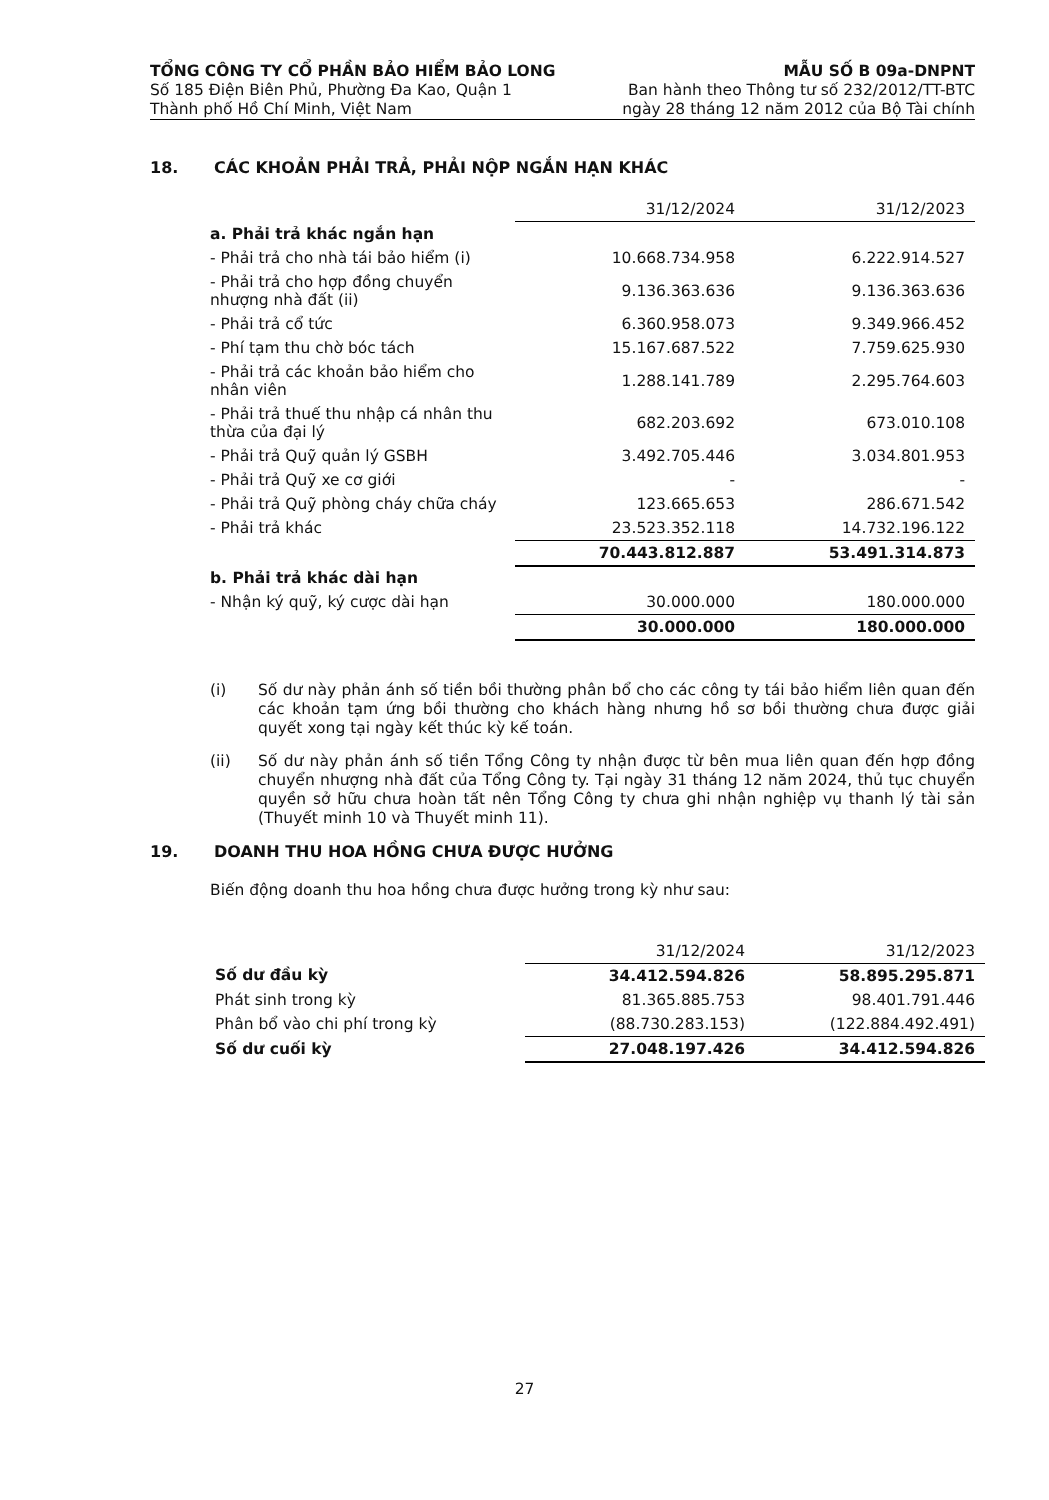TỔNG CÔNG TY CỔ PHẦN BẢO HIỂM BẢO LONG
Số 185 Điện Biên Phủ, Phường Đa Kao, Quận 1
Thành phố Hồ Chí Minh, Việt Nam
MẪU SỐ B 09a-DNPNT
Ban hành theo Thông tư số 232/2012/TT-BTC
ngày 28 tháng 12 năm 2012 của Bộ Tài chính
18. CÁC KHOẢN PHẢI TRẢ, PHẢI NỘP NGẮN HẠN KHÁC
| | 31/12/2024 | 31/12/2023 |
| a. Phải trả khác ngắn hạn | | |
| - Phải trả cho nhà tái bảo hiểm (i) | 10.668.734.958 | 6.222.914.527 |
| - Phải trả cho hợp đồng chuyển nhượng nhà đất (ii) | 9.136.363.636 | 9.136.363.636 |
| - Phải trả cổ tức | 6.360.958.073 | 9.349.966.452 |
| - Phí tạm thu chờ bóc tách | 15.167.687.522 | 7.759.625.930 |
| - Phải trả các khoản bảo hiểm cho nhân viên | 1.288.141.789 | 2.295.764.603 |
| - Phải trả thuế thu nhập cá nhân thu thừa của đại lý | 682.203.692 | 673.010.108 |
| - Phải trả Quỹ quản lý GSBH | 3.492.705.446 | 3.034.801.953 |
| - Phải trả Quỹ xe cơ giới | - | - |
| - Phải trả Quỹ phòng cháy chữa cháy | 123.665.653 | 286.671.542 |
| - Phải trả khác | 23.523.352.118 | 14.732.196.122 |
| | 70.443.812.887 | 53.491.314.873 |
| b. Phải trả khác dài hạn | | |
| - Nhận ký quỹ, ký cược dài hạn | 30.000.000 | 180.000.000 |
| | 30.000.000 | 180.000.000 |
(i) Số dư này phản ánh số tiền bồi thường phân bổ cho các công ty tái bảo hiểm liên quan đến các khoản tạm ứng bồi thường cho khách hàng nhưng hồ sơ bồi thường chưa được giải quyết xong tại ngày kết thúc kỳ kế toán.
(ii) Số dư này phản ánh số tiền Tổng Công ty nhận được từ bên mua liên quan đến hợp đồng chuyển nhượng nhà đất của Tổng Công ty. Tại ngày 31 tháng 12 năm 2024, thủ tục chuyển quyền sở hữu chưa hoàn tất nên Tổng Công ty chưa ghi nhận nghiệp vụ thanh lý tài sản (Thuyết minh 10 và Thuyết minh 11).
19. DOANH THU HOA HỒNG CHƯA ĐƯỢC HƯỞNG
Biến động doanh thu hoa hồng chưa được hưởng trong kỳ như sau:
| | 31/12/2024 | 31/12/2023 |
| Số dư đầu kỳ | 34.412.594.826 | 58.895.295.871 |
| Phát sinh trong kỳ | 81.365.885.753 | 98.401.791.446 |
| Phân bổ vào chi phí trong kỳ | (88.730.283.153) | (122.884.492.491) |
| Số dư cuối kỳ | 27.048.197.426 | 34.412.594.826 |
27